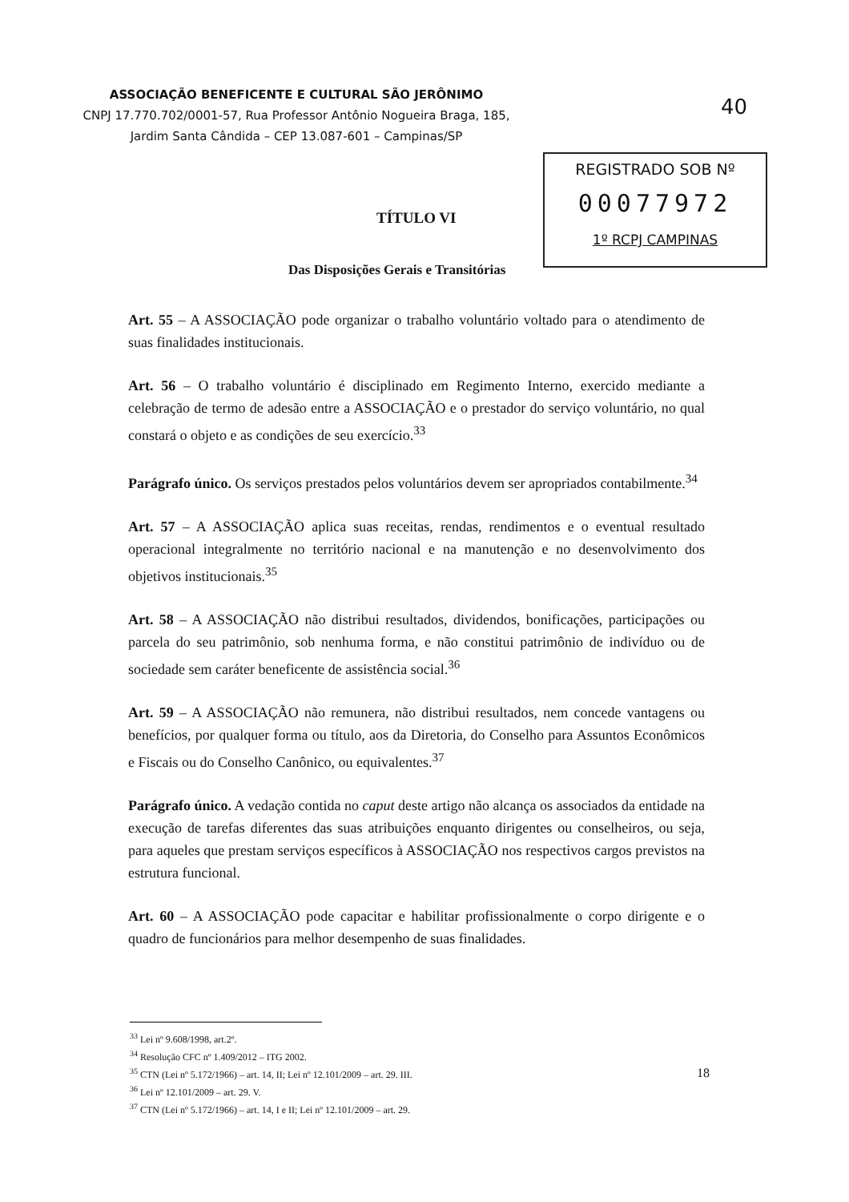ASSOCIAÇÃO BENEFICENTE E CULTURAL SÃO JERÔNIMO
CNPJ 17.770.702/0001-57, Rua Professor Antônio Nogueira Braga, 185,
Jardim Santa Cândida – CEP 13.087-601 – Campinas/SP
40
REGISTRADO SOB Nº
00077972
1º RCPJ CAMPINAS
TÍTULO VI
Das Disposições Gerais e Transitórias
Art. 55 – A ASSOCIAÇÃO pode organizar o trabalho voluntário voltado para o atendimento de suas finalidades institucionais.
Art. 56 – O trabalho voluntário é disciplinado em Regimento Interno, exercido mediante a celebração de termo de adesão entre a ASSOCIAÇÃO e o prestador do serviço voluntário, no qual constará o objeto e as condições de seu exercício.<sup>33</sup>
Parágrafo único. Os serviços prestados pelos voluntários devem ser apropriados contabilmente.<sup>34</sup>
Art. 57 – A ASSOCIAÇÃO aplica suas receitas, rendas, rendimentos e o eventual resultado operacional integralmente no território nacional e na manutenção e no desenvolvimento dos objetivos institucionais.<sup>35</sup>
Art. 58 – A ASSOCIAÇÃO não distribui resultados, dividendos, bonificações, participações ou parcela do seu patrimônio, sob nenhuma forma, e não constitui patrimônio de indivíduo ou de sociedade sem caráter beneficente de assistência social.<sup>36</sup>
Art. 59 – A ASSOCIAÇÃO não remunera, não distribui resultados, nem concede vantagens ou benefícios, por qualquer forma ou título, aos da Diretoria, do Conselho para Assuntos Econômicos e Fiscais ou do Conselho Canônico, ou equivalentes.<sup>37</sup>
Parágrafo único. A vedação contida no caput deste artigo não alcança os associados da entidade na execução de tarefas diferentes das suas atribuições enquanto dirigentes ou conselheiros, ou seja, para aqueles que prestam serviços específicos à ASSOCIAÇÃO nos respectivos cargos previstos na estrutura funcional.
Art. 60 – A ASSOCIAÇÃO pode capacitar e habilitar profissionalmente o corpo dirigente e o quadro de funcionários para melhor desempenho de suas finalidades.
<sup>33</sup> Lei nº 9.608/1998, art.2º.
<sup>34</sup> Resolução CFC nº 1.409/2012 – ITG 2002.
<sup>35</sup> CTN (Lei nº 5.172/1966) – art. 14, II; Lei nº 12.101/2009 – art. 29. III.
<sup>36</sup> Lei nº 12.101/2009 – art. 29. V.
<sup>37</sup> CTN (Lei nº 5.172/1966) – art. 14, I e II; Lei nº 12.101/2009 – art. 29.
18